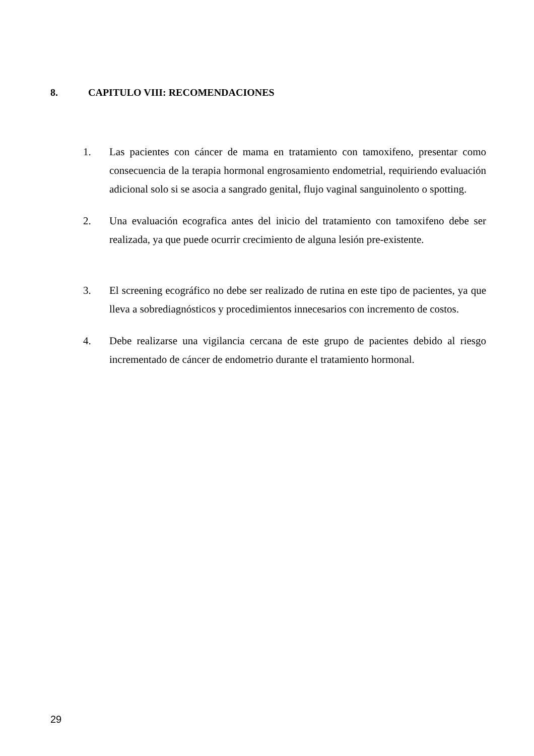8. CAPITULO VIII: RECOMENDACIONES
1. Las pacientes con cáncer de mama en tratamiento con tamoxifeno, presentar como consecuencia de la terapia hormonal engrosamiento endometrial, requiriendo evaluación adicional solo si se asocia a sangrado genital, flujo vaginal sanguinolento o spotting.
2. Una evaluación ecografica antes del inicio del tratamiento con tamoxifeno debe ser realizada, ya que puede ocurrir crecimiento de alguna lesión pre-existente.
3. El screening ecográfico no debe ser realizado de rutina en este tipo de pacientes, ya que lleva a sobrediagnósticos y procedimientos innecesarios con incremento de costos.
4. Debe realizarse una vigilancia cercana de este grupo de pacientes debido al riesgo incrementado de cáncer de endometrio durante el tratamiento hormonal.
29